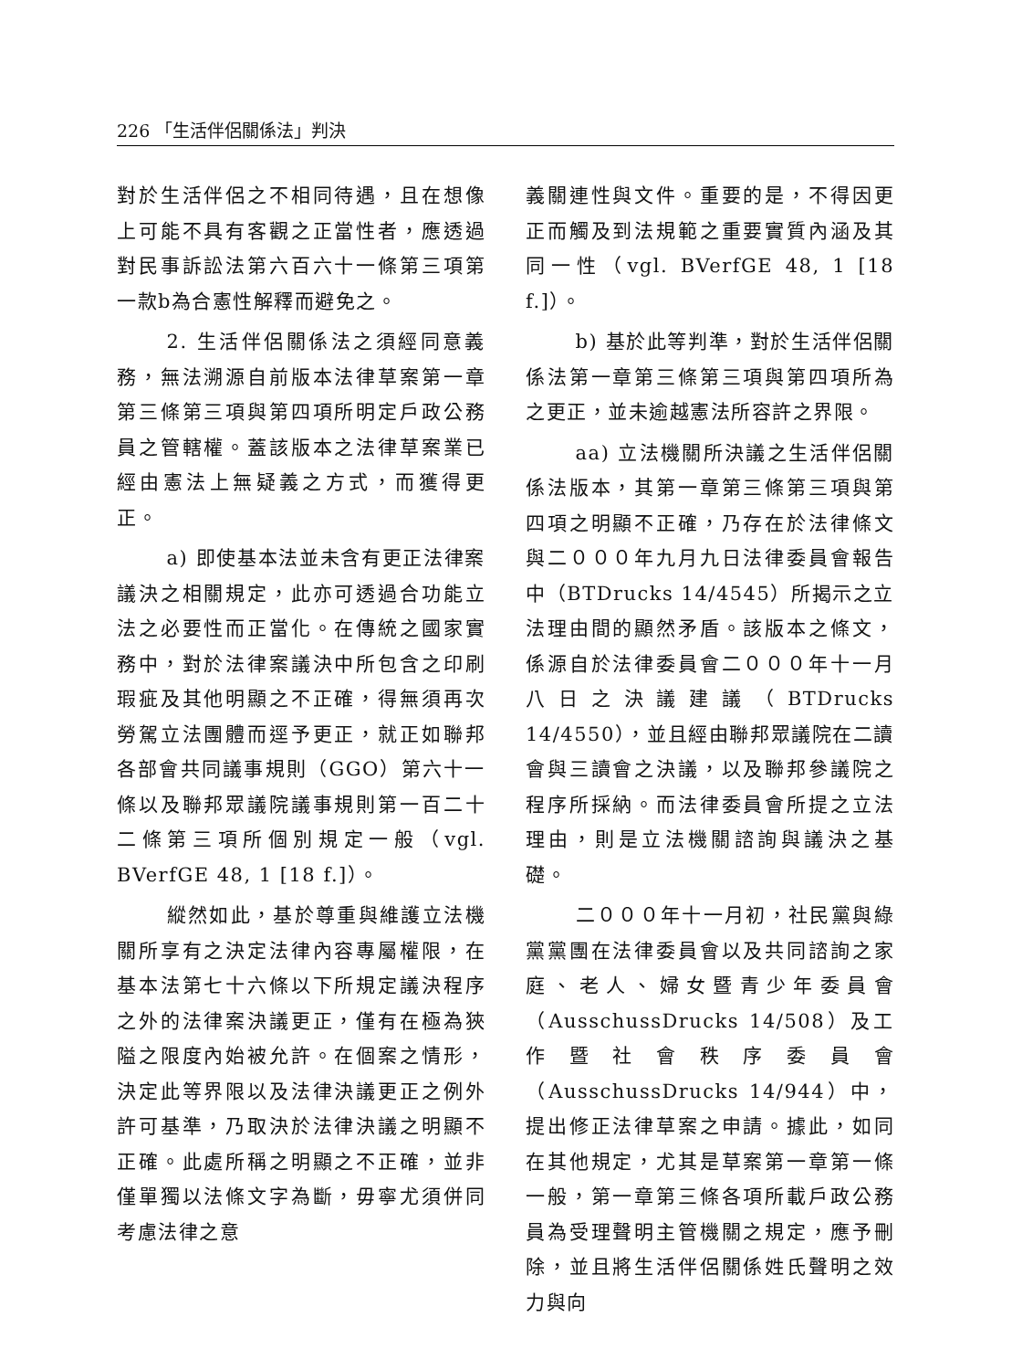226 「生活伴侶關係法」判決
對於生活伴侶之不相同待遇，且在想像上可能不具有客觀之正當性者，應透過對民事訴訟法第六百六十一條第三項第一款b為合憲性解釋而避免之。
2. 生活伴侶關係法之須經同意義務，無法溯源自前版本法律草案第一章第三條第三項與第四項所明定戶政公務員之管轄權。蓋該版本之法律草案業已經由憲法上無疑義之方式，而獲得更正。
a) 即使基本法並未含有更正法律案議決之相關規定，此亦可透過合功能立法之必要性而正當化。在傳統之國家實務中，對於法律案議決中所包含之印刷瑕疵及其他明顯之不正確，得無須再次勞駕立法團體而逕予更正，就正如聯邦各部會共同議事規則（GGO）第六十一條以及聯邦眾議院議事規則第一百二十二條第三項所個別規定一般（vgl. BVerfGE 48, 1 [18 f.]）。
縱然如此，基於尊重與維護立法機關所享有之決定法律內容專屬權限，在基本法第七十六條以下所規定議決程序之外的法律案決議更正，僅有在極為狹隘之限度內始被允許。在個案之情形，決定此等界限以及法律決議更正之例外許可基準，乃取決於法律決議之明顯不正確。此處所稱之明顯之不正確，並非僅單獨以法條文字為斷，毋寧尤須併同考慮法律之意
義關連性與文件。重要的是，不得因更正而觸及到法規範之重要實質內涵及其同一性（vgl. BVerfGE 48, 1 [18 f.]）。
b) 基於此等判準，對於生活伴侶關係法第一章第三條第三項與第四項所為之更正，並未逾越憲法所容許之界限。
aa) 立法機關所決議之生活伴侶關係法版本，其第一章第三條第三項與第四項之明顯不正確，乃存在於法律條文與二０００年九月九日法律委員會報告中（BTDrucks 14/4545）所揭示之立法理由間的顯然矛盾。該版本之條文，係源自於法律委員會二０００年十一月八日之決議建議（BTDrucks 14/4550），並且經由聯邦眾議院在二讀會與三讀會之決議，以及聯邦參議院之程序所採納。而法律委員會所提之立法理由，則是立法機關諮詢與議決之基礎。
二０００年十一月初，社民黨與綠黨黨團在法律委員會以及共同諮詢之家庭、老人、婦女暨青少年委員會（AusschussDrucks 14/508）及工作暨社會秩序委員會（AusschussDrucks 14/944）中，提出修正法律草案之申請。據此，如同在其他規定，尤其是草案第一章第一條一般，第一章第三條各項所載戶政公務員為受理聲明主管機關之規定，應予刪除，並且將生活伴侶關係姓氏聲明之效力與向